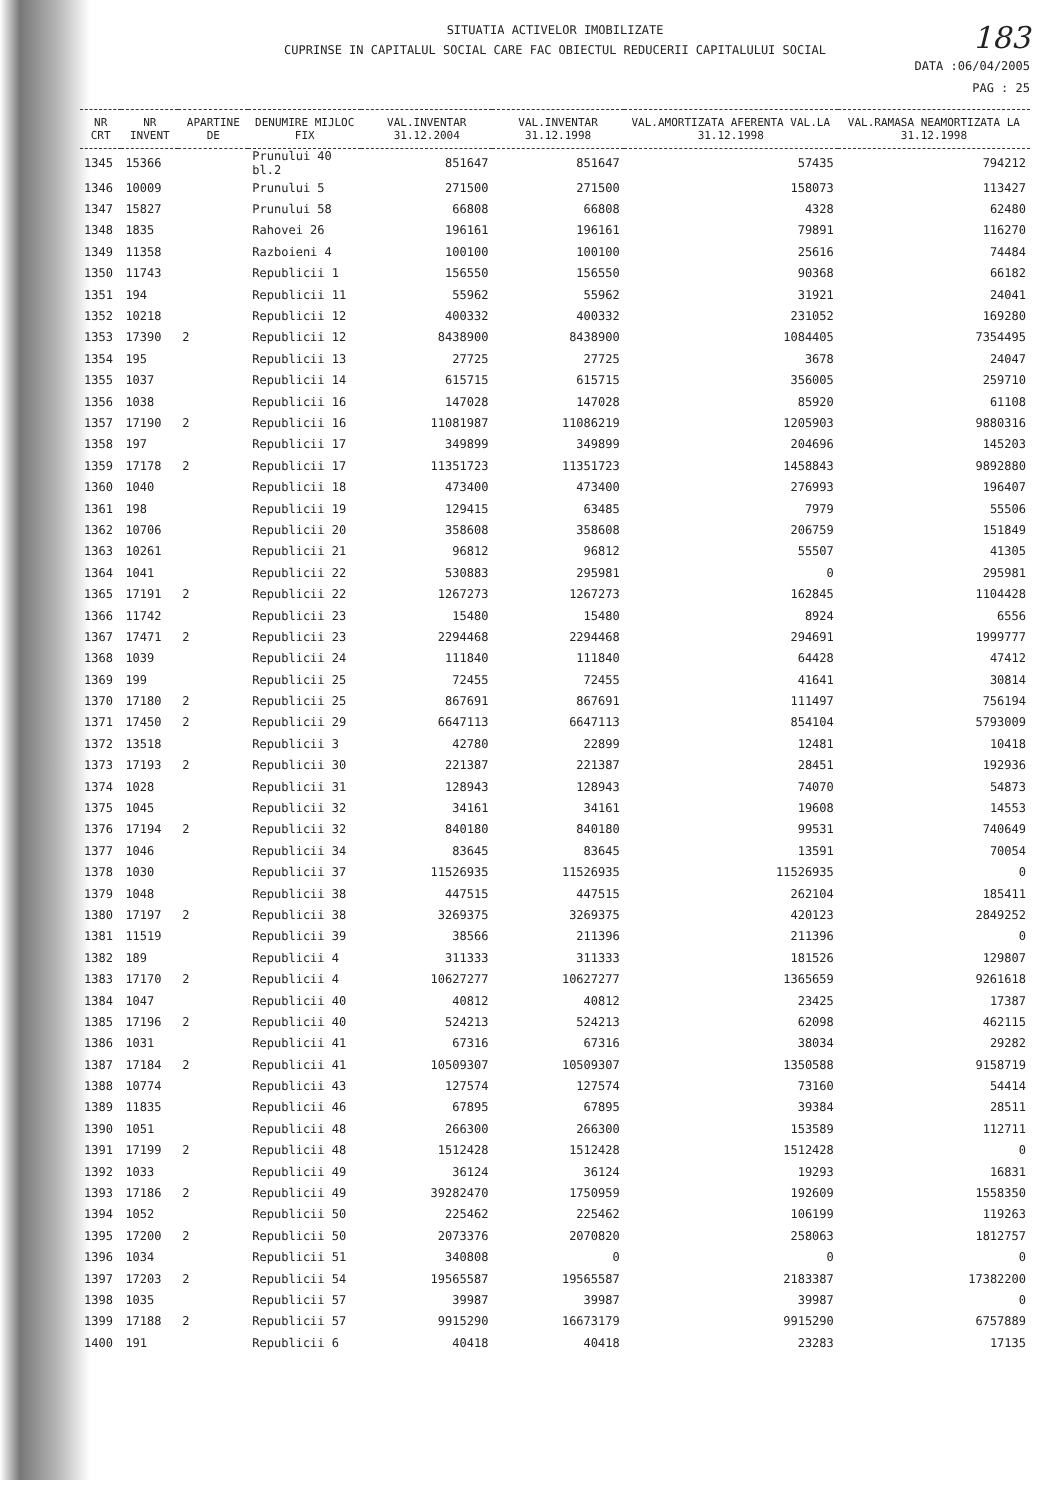SITUATIA ACTIVELOR IMOBILIZATE
CUPRINSE IN CAPITALUL SOCIAL CARE FAC OBIECTUL REDUCERII CAPITALULUI SOCIAL
183
DATA :06/04/2005
PAG : 25
| NR CRT | NR INVENT | APARTINE DE | DENUMIRE MIJLOC FIX | VAL.INVENTAR 31.12.2004 | VAL.INVENTAR 31.12.1998 | VAL.AMORTIZATA AFERENTA VAL.LA 31.12.1998 | VAL.RAMASA NEAMORTIZATA LA 31.12.1998 |
| --- | --- | --- | --- | --- | --- | --- | --- |
| 1345 | 15366 | | Prunului 40 bl.2 | 851647 | 851647 | 57435 | 794212 |
| 1346 | 10009 | | Prunului 5 | 271500 | 271500 | 158073 | 113427 |
| 1347 | 15827 | | Prunului 58 | 66808 | 66808 | 4328 | 62480 |
| 1348 | 1835 | | Rahovei 26 | 196161 | 196161 | 79891 | 116270 |
| 1349 | 11358 | | Razboieni 4 | 100100 | 100100 | 25616 | 74484 |
| 1350 | 11743 | | Republicii 1 | 156550 | 156550 | 90368 | 66182 |
| 1351 | 194 | | Republicii 11 | 55962 | 55962 | 31921 | 24041 |
| 1352 | 10218 | | Republicii 12 | 400332 | 400332 | 231052 | 169280 |
| 1353 | 17390 | 2 | Republicii 12 | 8438900 | 8438900 | 1084405 | 7354495 |
| 1354 | 195 | | Republicii 13 | 27725 | 27725 | 3678 | 24047 |
| 1355 | 1037 | | Republicii 14 | 615715 | 615715 | 356005 | 259710 |
| 1356 | 1038 | | Republicii 16 | 147028 | 147028 | 85920 | 61108 |
| 1357 | 17190 | 2 | Republicii 16 | 11081987 | 11086219 | 1205903 | 9880316 |
| 1358 | 197 | | Republicii 17 | 349899 | 349899 | 204696 | 145203 |
| 1359 | 17178 | 2 | Republicii 17 | 11351723 | 11351723 | 1458843 | 9892880 |
| 1360 | 1040 | | Republicii 18 | 473400 | 473400 | 276993 | 196407 |
| 1361 | 198 | | Republicii 19 | 129415 | 63485 | 7979 | 55506 |
| 1362 | 10706 | | Republicii 20 | 358608 | 358608 | 206759 | 151849 |
| 1363 | 10261 | | Republicii 21 | 96812 | 96812 | 55507 | 41305 |
| 1364 | 1041 | | Republicii 22 | 530883 | 295981 | 0 | 295981 |
| 1365 | 17191 | 2 | Republicii 22 | 1267273 | 1267273 | 162845 | 1104428 |
| 1366 | 11742 | | Republicii 23 | 15480 | 15480 | 8924 | 6556 |
| 1367 | 17471 | 2 | Republicii 23 | 2294468 | 2294468 | 294691 | 1999777 |
| 1368 | 1039 | | Republicii 24 | 111840 | 111840 | 64428 | 47412 |
| 1369 | 199 | | Republicii 25 | 72455 | 72455 | 41641 | 30814 |
| 1370 | 17180 | 2 | Republicii 25 | 867691 | 867691 | 111497 | 756194 |
| 1371 | 17450 | 2 | Republicii 29 | 6647113 | 6647113 | 854104 | 5793009 |
| 1372 | 13518 | | Republicii 3 | 42780 | 22899 | 12481 | 10418 |
| 1373 | 17193 | 2 | Republicii 30 | 221387 | 221387 | 28451 | 192936 |
| 1374 | 1028 | | Republicii 31 | 128943 | 128943 | 74070 | 54873 |
| 1375 | 1045 | | Republicii 32 | 34161 | 34161 | 19608 | 14553 |
| 1376 | 17194 | 2 | Republicii 32 | 840180 | 840180 | 99531 | 740649 |
| 1377 | 1046 | | Republicii 34 | 83645 | 83645 | 13591 | 70054 |
| 1378 | 1030 | | Republicii 37 | 11526935 | 11526935 | 11526935 | 0 |
| 1379 | 1048 | | Republicii 38 | 447515 | 447515 | 262104 | 185411 |
| 1380 | 17197 | 2 | Republicii 38 | 3269375 | 3269375 | 420123 | 2849252 |
| 1381 | 11519 | | Republicii 39 | 38566 | 211396 | 211396 | 0 |
| 1382 | 189 | | Republicii 4 | 311333 | 311333 | 181526 | 129807 |
| 1383 | 17170 | 2 | Republicii 4 | 10627277 | 10627277 | 1365659 | 9261618 |
| 1384 | 1047 | | Republicii 40 | 40812 | 40812 | 23425 | 17387 |
| 1385 | 17196 | 2 | Republicii 40 | 524213 | 524213 | 62098 | 462115 |
| 1386 | 1031 | | Republicii 41 | 67316 | 67316 | 38034 | 29282 |
| 1387 | 17184 | 2 | Republicii 41 | 10509307 | 10509307 | 1350588 | 9158719 |
| 1388 | 10774 | | Republicii 43 | 127574 | 127574 | 73160 | 54414 |
| 1389 | 11835 | | Republicii 46 | 67895 | 67895 | 39384 | 28511 |
| 1390 | 1051 | | Republicii 48 | 266300 | 266300 | 153589 | 112711 |
| 1391 | 17199 | 2 | Republicii 48 | 1512428 | 1512428 | 1512428 | 0 |
| 1392 | 1033 | | Republicii 49 | 36124 | 36124 | 19293 | 16831 |
| 1393 | 17186 | 2 | Republicii 49 | 39282470 | 1750959 | 192609 | 1558350 |
| 1394 | 1052 | | Republicii 50 | 225462 | 225462 | 106199 | 119263 |
| 1395 | 17200 | 2 | Republicii 50 | 2073376 | 2070820 | 258063 | 1812757 |
| 1396 | 1034 | | Republicii 51 | 340808 | 0 | 0 | 0 |
| 1397 | 17203 | 2 | Republicii 54 | 19565587 | 19565587 | 2183387 | 17382200 |
| 1398 | 1035 | | Republicii 57 | 39987 | 39987 | 39987 | 0 |
| 1399 | 17188 | 2 | Republicii 57 | 9915290 | 16673179 | 9915290 | 6757889 |
| 1400 | 191 | | Republicii 6 | 40418 | 40418 | 23283 | 17135 |